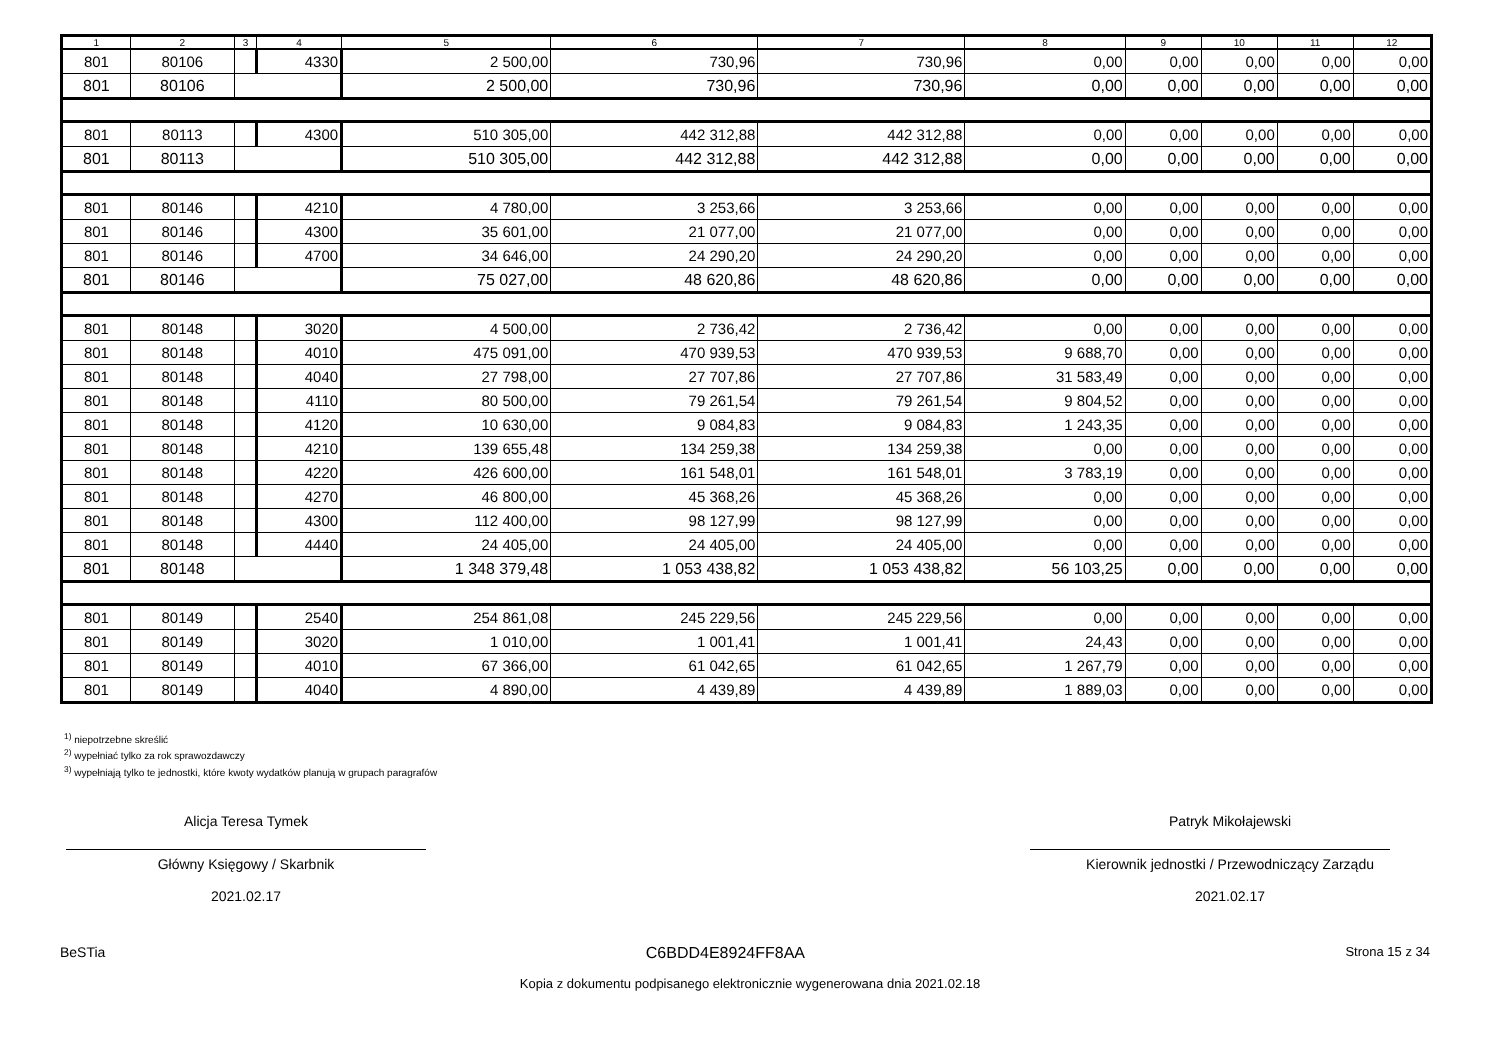| 1 | 2 | 3 | 4 | 5 | 6 | 7 | 8 | 9 | 10 | 11 | 12 |
| --- | --- | --- | --- | --- | --- | --- | --- | --- | --- | --- | --- |
| 801 | 80106 | | 4330 | 2 500,00 | 730,96 | 730,96 | 0,00 | 0,00 | 0,00 | 0,00 | 0,00 |
| 801 | 80106 | | | 2 500,00 | 730,96 | 730,96 | 0,00 | 0,00 | 0,00 | 0,00 | 0,00 |
| 801 | 80113 | | 4300 | 510 305,00 | 442 312,88 | 442 312,88 | 0,00 | 0,00 | 0,00 | 0,00 | 0,00 |
| 801 | 80113 | | | 510 305,00 | 442 312,88 | 442 312,88 | 0,00 | 0,00 | 0,00 | 0,00 | 0,00 |
| 801 | 80146 | | 4210 | 4 780,00 | 3 253,66 | 3 253,66 | 0,00 | 0,00 | 0,00 | 0,00 | 0,00 |
| 801 | 80146 | | 4300 | 35 601,00 | 21 077,00 | 21 077,00 | 0,00 | 0,00 | 0,00 | 0,00 | 0,00 |
| 801 | 80146 | | 4700 | 34 646,00 | 24 290,20 | 24 290,20 | 0,00 | 0,00 | 0,00 | 0,00 | 0,00 |
| 801 | 80146 | | | 75 027,00 | 48 620,86 | 48 620,86 | 0,00 | 0,00 | 0,00 | 0,00 | 0,00 |
| 801 | 80148 | | 3020 | 4 500,00 | 2 736,42 | 2 736,42 | 0,00 | 0,00 | 0,00 | 0,00 | 0,00 |
| 801 | 80148 | | 4010 | 475 091,00 | 470 939,53 | 470 939,53 | 9 688,70 | 0,00 | 0,00 | 0,00 | 0,00 |
| 801 | 80148 | | 4040 | 27 798,00 | 27 707,86 | 27 707,86 | 31 583,49 | 0,00 | 0,00 | 0,00 | 0,00 |
| 801 | 80148 | | 4110 | 80 500,00 | 79 261,54 | 79 261,54 | 9 804,52 | 0,00 | 0,00 | 0,00 | 0,00 |
| 801 | 80148 | | 4120 | 10 630,00 | 9 084,83 | 9 084,83 | 1 243,35 | 0,00 | 0,00 | 0,00 | 0,00 |
| 801 | 80148 | | 4210 | 139 655,48 | 134 259,38 | 134 259,38 | 0,00 | 0,00 | 0,00 | 0,00 | 0,00 |
| 801 | 80148 | | 4220 | 426 600,00 | 161 548,01 | 161 548,01 | 3 783,19 | 0,00 | 0,00 | 0,00 | 0,00 |
| 801 | 80148 | | 4270 | 46 800,00 | 45 368,26 | 45 368,26 | 0,00 | 0,00 | 0,00 | 0,00 | 0,00 |
| 801 | 80148 | | 4300 | 112 400,00 | 98 127,99 | 98 127,99 | 0,00 | 0,00 | 0,00 | 0,00 | 0,00 |
| 801 | 80148 | | 4440 | 24 405,00 | 24 405,00 | 24 405,00 | 0,00 | 0,00 | 0,00 | 0,00 | 0,00 |
| 801 | 80148 | | | 1 348 379,48 | 1 053 438,82 | 1 053 438,82 | 56 103,25 | 0,00 | 0,00 | 0,00 | 0,00 |
| 801 | 80149 | | 2540 | 254 861,08 | 245 229,56 | 245 229,56 | 0,00 | 0,00 | 0,00 | 0,00 | 0,00 |
| 801 | 80149 | | 3020 | 1 010,00 | 1 001,41 | 1 001,41 | 24,43 | 0,00 | 0,00 | 0,00 | 0,00 |
| 801 | 80149 | | 4010 | 67 366,00 | 61 042,65 | 61 042,65 | 1 267,79 | 0,00 | 0,00 | 0,00 | 0,00 |
| 801 | 80149 | | 4040 | 4 890,00 | 4 439,89 | 4 439,89 | 1 889,03 | 0,00 | 0,00 | 0,00 | 0,00 |
<sup>1)</sup> niepotrzebne skreślić
<sup>2)</sup> wypełniać tylko za rok sprawozdawczy
<sup>3)</sup> wypełniają tylko te jednostki, które kwoty wydatków planują w grupach paragrafów
Alicja Teresa Tymek
Główny Księgowy / Skarbnik
2021.02.17
Patryk Mikołajewski
Kierownik jednostki / Przewodniczący Zarządu
2021.02.17
BeSTia C6BDD4E8924FF8AA Strona 15 z 34
Kopia z dokumentu podpisanego elektronicznie wygenerowana dnia 2021.02.18